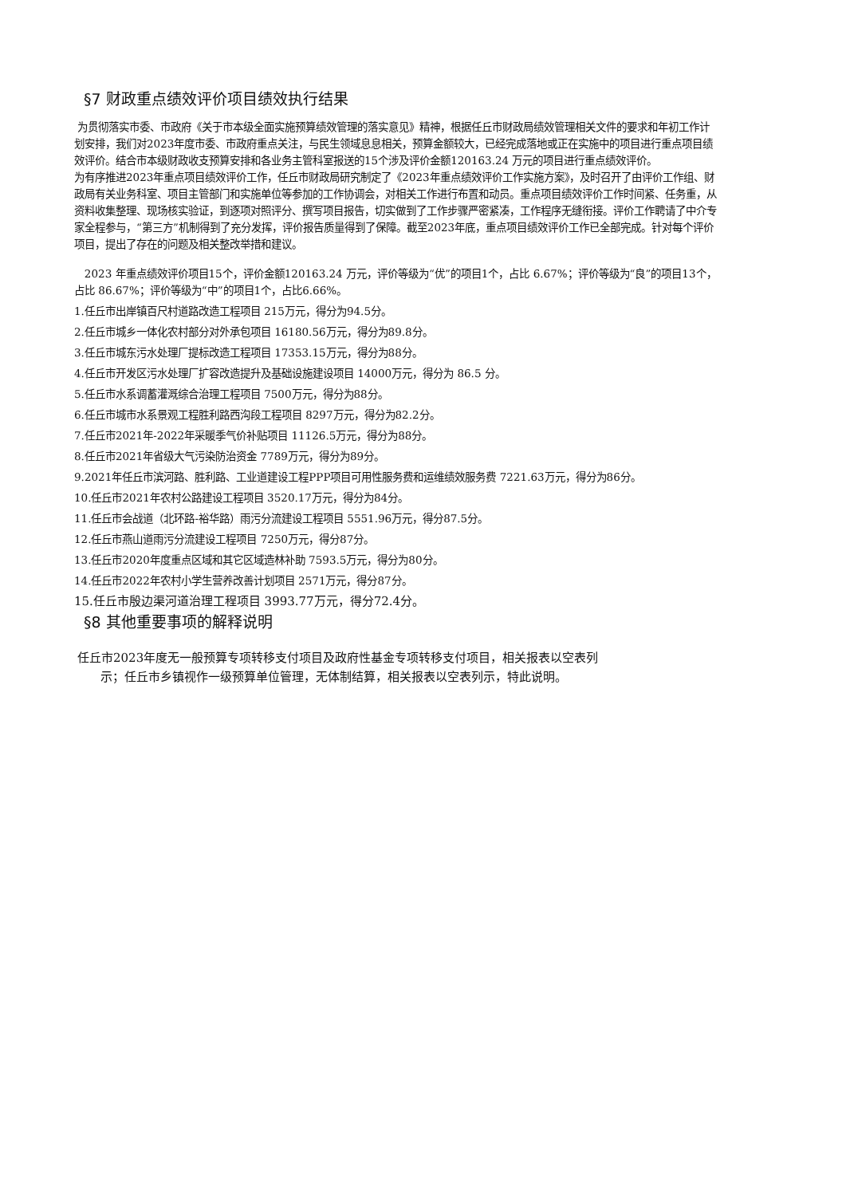§7 财政重点绩效评价项目绩效执行结果
为贯彻落实市委、市政府《关于市本级全面实施预算绩效管理的落实意见》精神，根据任丘市财政局绩效管理相关文件的要求和年初工作计划安排，我们对2023年度市委、市政府重点关注，与民生领域息息相关，预算金额较大，已经完成落地或正在实施中的项目进行重点项目绩效评价。结合市本级财政收支预算安排和各业务主管科室报送的15个涉及评价金额120163.24 万元的项目进行重点绩效评价。
为有序推进2023年重点项目绩效评价工作，任丘市财政局研究制定了《2023年重点绩效评价工作实施方案》，及时召开了由评价工作组、财政局有关业务科室、项目主管部门和实施单位等参加的工作协调会，对相关工作进行布置和动员。重点项目绩效评价工作时间紧、任务重，从资料收集整理、现场核实验证，到逐项对照评分、撰写项目报告，切实做到了工作步骤严密紧凑，工作程序无缝衔接。评价工作聘请了中介专家全程参与，“第三方”机制得到了充分发挥，评价报告质量得到了保障。截至2023年底，重点项目绩效评价工作已全部完成。针对每个评价项目，提出了存在的问题及相关整改举措和建议。
2023 年重点绩效评价项目15个，评价金额120163.24 万元，评价等级为“优”的项目1个，占比 6.67%；评价等级为“良”的项目13个，占比 86.67%；评价等级为“中”的项目1个，占比6.66%。
1.任丘市出岸镇百尺村道路改造工程项目 215万元，得分为94.5分。
2.任丘市城乡一体化农村部分对外承包项目 16180.56万元，得分为89.8分。
3.任丘市城东污水处理厂提标改造工程项目 17353.15万元，得分为88分。
4.任丘市开发区污水处理厂扩容改造提升及基础设施建设项目 14000万元，得分为 86.5 分。
5.任丘市水系调蓄灌溉综合治理工程项目 7500万元，得分为88分。
6.任丘市城市水系景观工程胜利路西沟段工程项目 8297万元，得分为82.2分。
7.任丘市2021年-2022年采暖季气价补贴项目 11126.5万元，得分为88分。
8.任丘市2021年省级大气污染防治资金 7789万元，得分为89分。
9.2021年任丘市滨河路、胜利路、工业道建设工程PPP项目可用性服务费和运维绩效服务费 7221.63万元，得分为86分。
10.任丘市2021年农村公路建设工程项目 3520.17万元，得分为84分。
11.任丘市会战道（北环路-裕华路）雨污分流建设工程项目 5551.96万元，得分87.5分。
12.任丘市燕山道雨污分流建设工程项目 7250万元，得分87分。
13.任丘市2020年度重点区域和其它区域造林补助 7593.5万元，得分为80分。
14.任丘市2022年农村小学生营养改善计划项目 2571万元，得分87分。
15.任丘市殷边渠河道治理工程项目 3993.77万元，得分72.4分。
§8 其他重要事项的解释说明
任丘市2023年度无一般预算专项转移支付项目及政府性基金专项转移支付项目，相关报表以空表列
示；任丘市乡镇视作一级预算单位管理，无体制结算，相关报表以空表列示，特此说明。